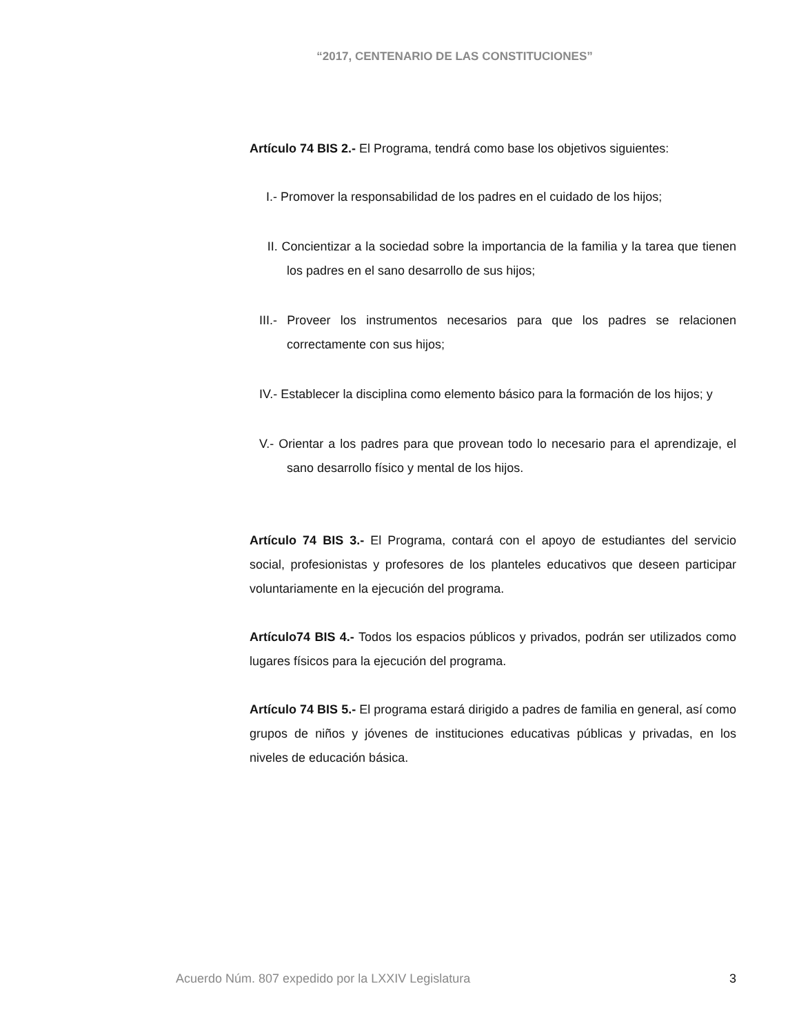“2017, CENTENARIO DE LAS CONSTITUCIONES”
Artículo 74 BIS 2.- El Programa, tendrá como base los objetivos siguientes:
I.- Promover la responsabilidad de los padres en el cuidado de los hijos;
II. Concientizar a la sociedad sobre la importancia de la familia y la tarea que tienen los padres en el sano desarrollo de sus hijos;
III.- Proveer los instrumentos necesarios para que los padres se relacionen correctamente con sus hijos;
IV.- Establecer la disciplina como elemento básico para la formación de los hijos; y
V.- Orientar a los padres para que provean todo lo necesario para el aprendizaje, el sano desarrollo físico y mental de los hijos.
Artículo 74 BIS 3.- El Programa, contará con el apoyo de estudiantes del servicio social, profesionistas y profesores de los planteles educativos que deseen participar voluntariamente en la ejecución del programa.
Artículo74 BIS 4.- Todos los espacios públicos y privados, podrán ser utilizados como lugares físicos para la ejecución del programa.
Artículo 74 BIS 5.- El programa estará dirigido a padres de familia en general, así como grupos de niños y jóvenes de instituciones educativas públicas y privadas, en los niveles de educación básica.
Acuerdo Núm. 807 expedido por la LXXIV Legislatura 3